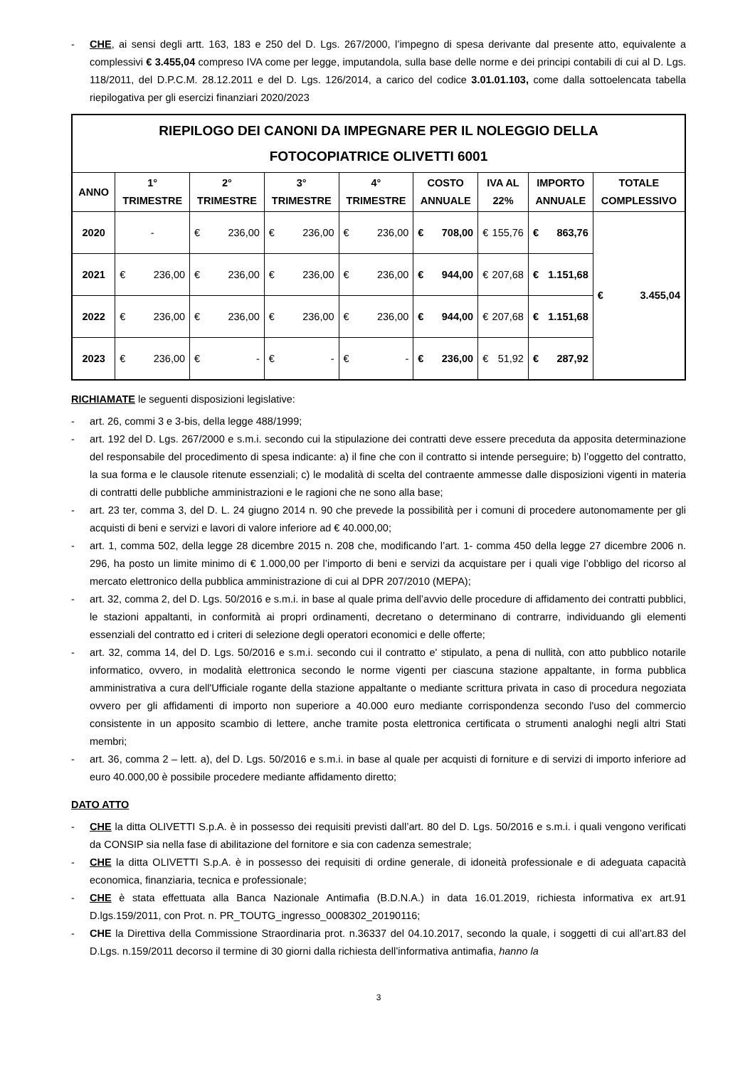- CHE, ai sensi degli artt. 163, 183 e 250 del D. Lgs. 267/2000, l’impegno di spesa derivante dal presente atto, equivalente a complessivi € 3.455,04 compreso IVA come per legge, imputandola, sulla base delle norme e dei principi contabili di cui al D. Lgs. 118/2011, del D.P.C.M. 28.12.2011 e del D. Lgs. 126/2014, a carico del codice 3.01.01.103, come dalla sottoelencata tabella riepilogativa per gli esercizi finanziari 2020/2023
| RIEPILOGO DEI CANONI DA IMPEGNARE PER IL NOLEGGIO DELLA FOTOCOPIATRICE OLIVETTI 6001 | | | | | | | | |
| --- | --- | --- | --- | --- | --- | --- | --- | --- |
| ANNO | 1° TRIMESTRE | 2° TRIMESTRE | 3° TRIMESTRE | 4° TRIMESTRE | COSTO ANNUALE | IVA AL 22% | IMPORTO ANNUALE | TOTALE COMPLESSIVO |
| 2020 | - | € 236,00 | € 236,00 | € 236,00 | € 708,00 | € 155,76 | € 863,76 | € 3.455,04 |
| 2021 | € 236,00 | € 236,00 | € 236,00 | € 236,00 | € 944,00 | € 207,68 | € 1.151,68 | |
| 2022 | € 236,00 | € 236,00 | € 236,00 | € 236,00 | € 944,00 | € 207,68 | € 1.151,68 | |
| 2023 | € 236,00 | € - | € - | € - | € 236,00 | € 51,92 | € 287,92 | |
RICHIAMATE le seguenti disposizioni legislative:
- art. 26, commi 3 e 3-bis, della legge 488/1999;
- art. 192 del D. Lgs. 267/2000 e s.m.i. secondo cui la stipulazione dei contratti deve essere preceduta da apposita determinazione del responsabile del procedimento di spesa indicante: a) il fine che con il contratto si intende perseguire; b) l’oggetto del contratto, la sua forma e le clausole ritenute essenziali; c) le modalità di scelta del contraente ammesse dalle disposizioni vigenti in materia di contratti delle pubbliche amministrazioni e le ragioni che ne sono alla base;
- art. 23 ter, comma 3, del D. L. 24 giugno 2014 n. 90 che prevede la possibilità per i comuni di procedere autonomamente per gli acquisti di beni e servizi e lavori di valore inferiore ad € 40.000,00;
- art. 1, comma 502, della legge 28 dicembre 2015 n. 208 che, modificando l’art. 1- comma 450 della legge 27 dicembre 2006 n. 296, ha posto un limite minimo di € 1.000,00 per l’importo di beni e servizi da acquistare per i quali vige l’obbligo del ricorso al mercato elettronico della pubblica amministrazione di cui al DPR 207/2010 (MEPA);
- art. 32, comma 2, del D. Lgs. 50/2016 e s.m.i. in base al quale prima dell’avvio delle procedure di affidamento dei contratti pubblici, le stazioni appaltanti, in conformità ai propri ordinamenti, decretano o determinano di contrarre, individuando gli elementi essenziali del contratto ed i criteri di selezione degli operatori economici e delle offerte;
- art. 32, comma 14, del D. Lgs. 50/2016 e s.m.i. secondo cui il contratto e' stipulato, a pena di nullità, con atto pubblico notarile informatico, ovvero, in modalità elettronica secondo le norme vigenti per ciascuna stazione appaltante, in forma pubblica amministrativa a cura dell'Ufficiale rogante della stazione appaltante o mediante scrittura privata in caso di procedura negoziata ovvero per gli affidamenti di importo non superiore a 40.000 euro mediante corrispondenza secondo l'uso del commercio consistente in un apposito scambio di lettere, anche tramite posta elettronica certificata o strumenti analoghi negli altri Stati membri;
- art. 36, comma 2 – lett. a), del D. Lgs. 50/2016 e s.m.i. in base al quale per acquisti di forniture e di servizi di importo inferiore ad euro 40.000,00 è possibile procedere mediante affidamento diretto;
DATO ATTO
- CHE la ditta OLIVETTI S.p.A. è in possesso dei requisiti previsti dall’art. 80 del D. Lgs. 50/2016 e s.m.i. i quali vengono verificati da CONSIP sia nella fase di abilitazione del fornitore e sia con cadenza semestrale;
- CHE la ditta OLIVETTI S.p.A. è in possesso dei requisiti di ordine generale, di idoneità professionale e di adeguata capacità economica, finanziaria, tecnica e professionale;
- CHE è stata effettuata alla Banca Nazionale Antimafia (B.D.N.A.) in data 16.01.2019, richiesta informativa ex art.91 D.lgs.159/2011, con Prot. n. PR_TOUTG_ingresso_0008302_20190116;
- CHE la Direttiva della Commissione Straordinaria prot. n.36337 del 04.10.2017, secondo la quale, i soggetti di cui all’art.83 del D.Lgs. n.159/2011 decorso il termine di 30 giorni dalla richiesta dell’informativa antimafia, hanno la
3